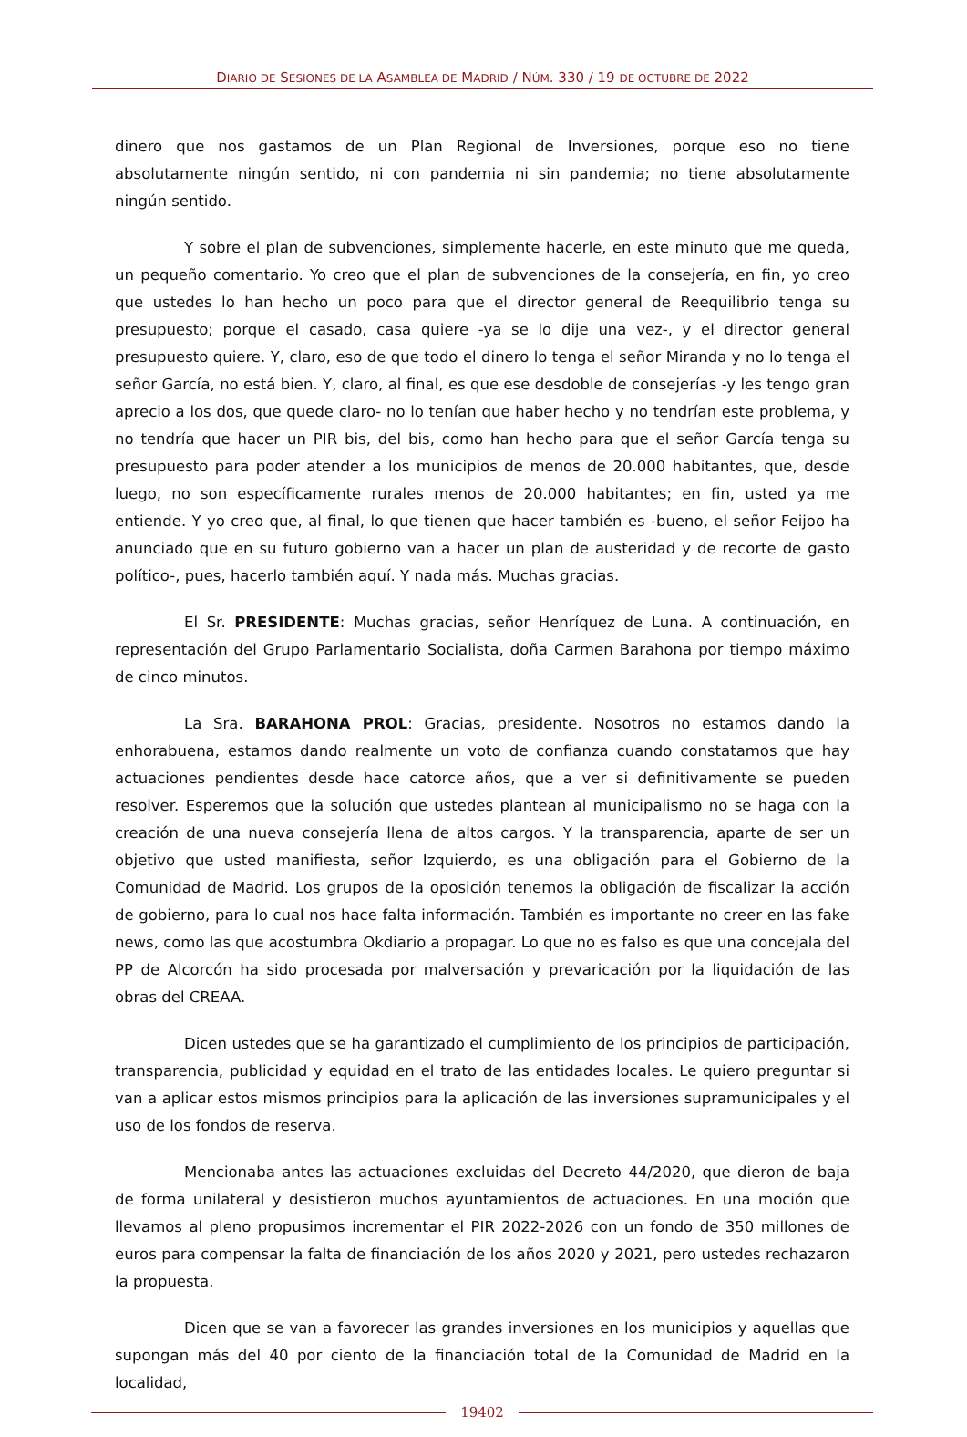DIARIO DE SESIONES DE LA ASAMBLEA DE MADRID / NÚM. 330 / 19 DE OCTUBRE DE 2022
dinero que nos gastamos de un Plan Regional de Inversiones, porque eso no tiene absolutamente ningún sentido, ni con pandemia ni sin pandemia; no tiene absolutamente ningún sentido.
Y sobre el plan de subvenciones, simplemente hacerle, en este minuto que me queda, un pequeño comentario. Yo creo que el plan de subvenciones de la consejería, en fin, yo creo que ustedes lo han hecho un poco para que el director general de Reequilibrio tenga su presupuesto; porque el casado, casa quiere -ya se lo dije una vez-, y el director general presupuesto quiere. Y, claro, eso de que todo el dinero lo tenga el señor Miranda y no lo tenga el señor García, no está bien. Y, claro, al final, es que ese desdoble de consejerías -y les tengo gran aprecio a los dos, que quede claro- no lo tenían que haber hecho y no tendrían este problema, y no tendría que hacer un PIR bis, del bis, como han hecho para que el señor García tenga su presupuesto para poder atender a los municipios de menos de 20.000 habitantes, que, desde luego, no son específicamente rurales menos de 20.000 habitantes; en fin, usted ya me entiende. Y yo creo que, al final, lo que tienen que hacer también es -bueno, el señor Feijoo ha anunciado que en su futuro gobierno van a hacer un plan de austeridad y de recorte de gasto político-, pues, hacerlo también aquí. Y nada más. Muchas gracias.
El Sr. PRESIDENTE: Muchas gracias, señor Henríquez de Luna. A continuación, en representación del Grupo Parlamentario Socialista, doña Carmen Barahona por tiempo máximo de cinco minutos.
La Sra. BARAHONA PROL: Gracias, presidente. Nosotros no estamos dando la enhorabuena, estamos dando realmente un voto de confianza cuando constatamos que hay actuaciones pendientes desde hace catorce años, que a ver si definitivamente se pueden resolver. Esperemos que la solución que ustedes plantean al municipalismo no se haga con la creación de una nueva consejería llena de altos cargos. Y la transparencia, aparte de ser un objetivo que usted manifiesta, señor Izquierdo, es una obligación para el Gobierno de la Comunidad de Madrid. Los grupos de la oposición tenemos la obligación de fiscalizar la acción de gobierno, para lo cual nos hace falta información. También es importante no creer en las fake news, como las que acostumbra Okdiario a propagar. Lo que no es falso es que una concejala del PP de Alcorcón ha sido procesada por malversación y prevaricación por la liquidación de las obras del CREAA.
Dicen ustedes que se ha garantizado el cumplimiento de los principios de participación, transparencia, publicidad y equidad en el trato de las entidades locales. Le quiero preguntar si van a aplicar estos mismos principios para la aplicación de las inversiones supramunicipales y el uso de los fondos de reserva.
Mencionaba antes las actuaciones excluidas del Decreto 44/2020, que dieron de baja de forma unilateral y desistieron muchos ayuntamientos de actuaciones. En una moción que llevamos al pleno propusimos incrementar el PIR 2022-2026 con un fondo de 350 millones de euros para compensar la falta de financiación de los años 2020 y 2021, pero ustedes rechazaron la propuesta.
Dicen que se van a favorecer las grandes inversiones en los municipios y aquellas que supongan más del 40 por ciento de la financiación total de la Comunidad de Madrid en la localidad,
19402